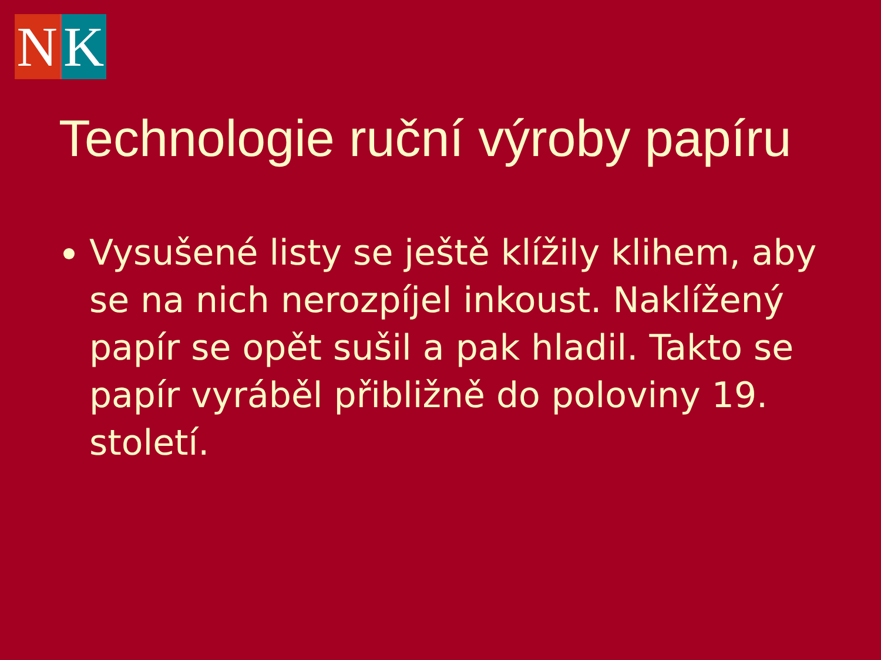N K
Technologie ruční výroby papíru
Vysušené listy se ještě klížily klihem, aby se na nich nerozpíjel inkoust. Naklížený papír se opět sušil a pak hladil. Takto se papír vyráběl přibližně do poloviny 19. století.